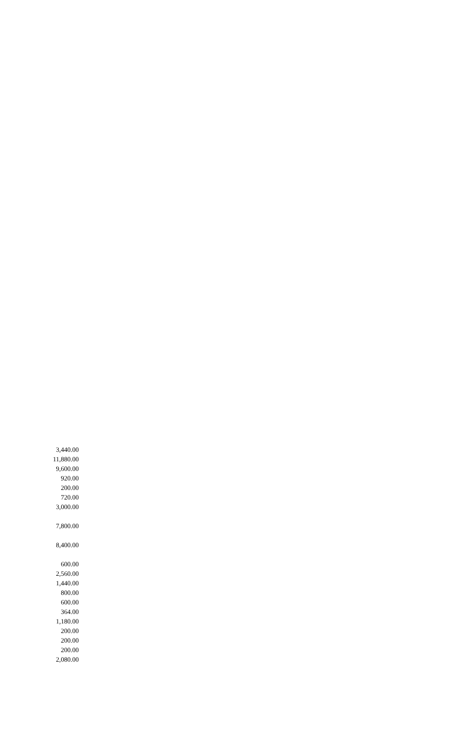| 3,440.00 |
| 11,880.00 |
| 9,600.00 |
| 920.00 |
| 200.00 |
| 720.00 |
| 3,000.00 |
| 7,800.00 |
| 8,400.00 |
| 600.00 |
| 2,560.00 |
| 1,440.00 |
| 800.00 |
| 600.00 |
| 364.00 |
| 1,180.00 |
| 200.00 |
| 200.00 |
| 200.00 |
| 2,080.00 |